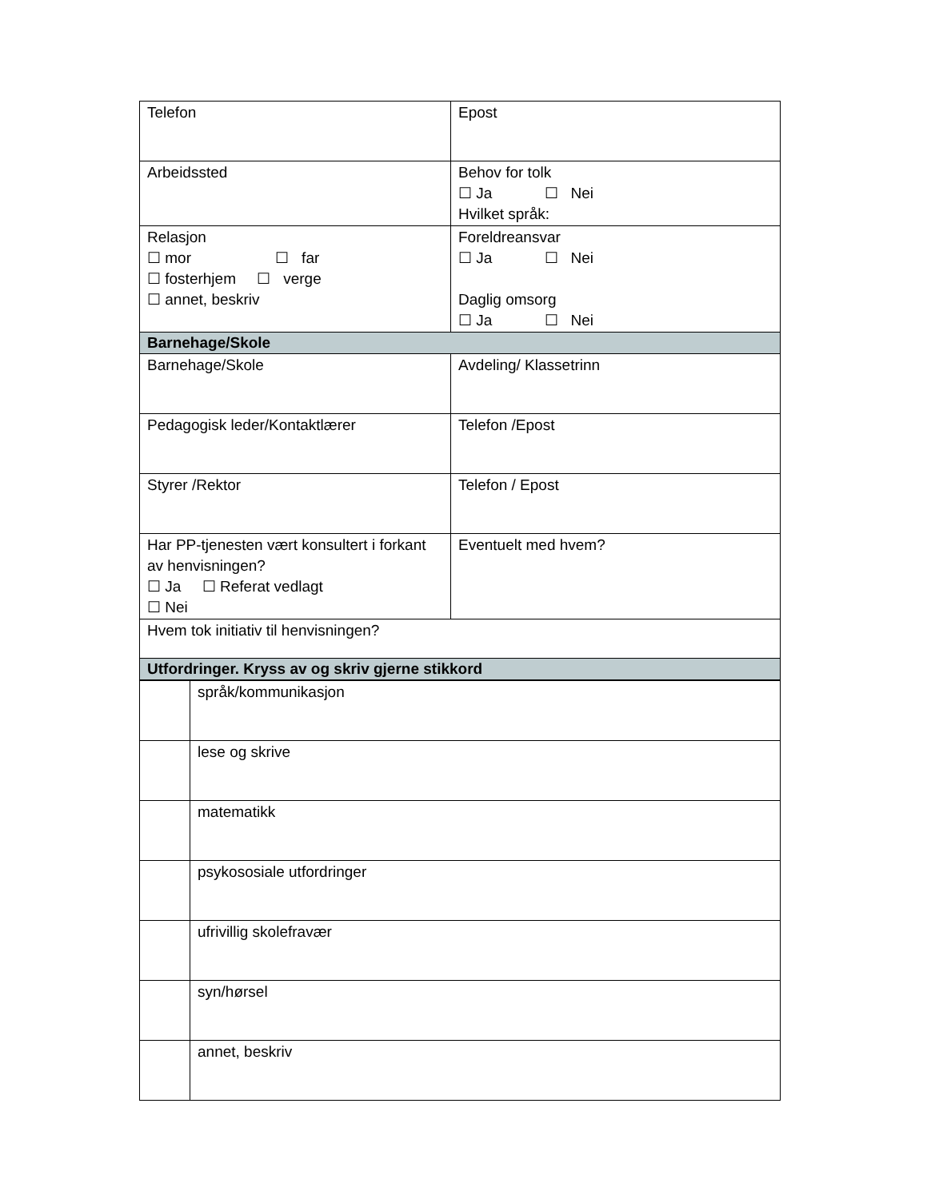| Telefon | Epost |
| Arbeidssted | Behov for tolk ☐ Ja ☐ Nei Hvilket språk: |
| Relasjon ☐ mor ☐ far ☐ fosterhjem ☐ verge ☐ annet, beskriv | Foreldreansvar ☐ Ja ☐ Nei Daglig omsorg ☐ Ja ☐ Nei |
| Barnehage/Skole | |
| Barnehage/Skole | Avdeling/ Klassetrinn |
| Pedagogisk leder/Kontaktlærer | Telefon /Epost |
| Styrer /Rektor | Telefon / Epost |
| Har PP-tjenesten vært konsultert i forkant av henvisningen? ☐ Ja ☐ Referat vedlagt ☐ Nei | Eventuelt med hvem? |
| Hvem tok initiativ til henvisningen? | |
| Utfordringer. Kryss av og skriv gjerne stikkord | |
| | språk/kommunikasjon |
| | lese og skrive |
| | matematikk |
| | psykososiale utfordringer |
| | ufrivillig skolefravær |
| | syn/hørsel |
| | annet, beskriv |